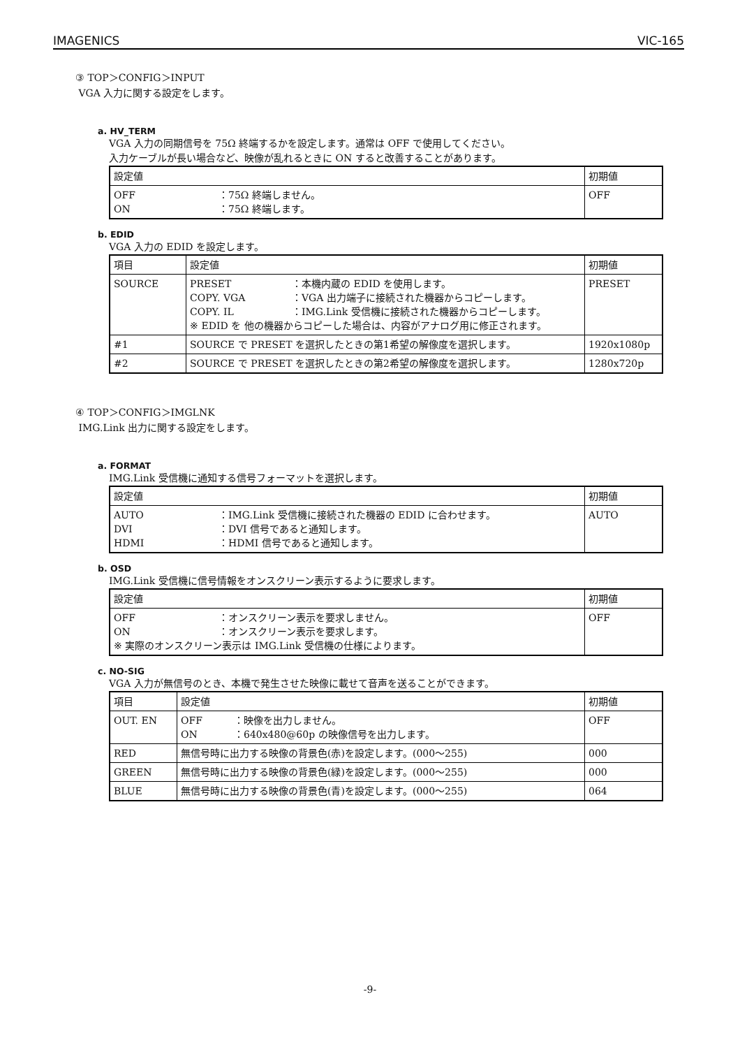IMAGENICS VIC-165
③ TOP＞CONFIG＞INPUT
VGA 入力に関する設定をします。
a. HV_TERM
VGA 入力の同期信号を 75Ω 終端するかを設定します。通常は OFF で使用してください。
入力ケーブルが長い場合など、映像が乱れるときに ON すると改善することがあります。
| 設定値 | 初期値 |
| OFF ：75Ω 終端しません。 ON ：75Ω 終端します。 | OFF |
b. EDID
VGA 入力の EDID を設定します。
| 項目 | 設定値 | 初期値 |
| SOURCE | PRESET ：本機内蔵の EDID を使用します。 COPY. VGA ：VGA 出力端子に接続された機器からコピーします。 COPY. IL ：IMG.Link 受信機に接続された機器からコピーします。 ※ EDID を 他の機器からコピーした場合は、内容がアナログ用に修正されます。 | PRESET |
| #1 | SOURCE で PRESET を選択したときの第1希望の解像度を選択します。 | 1920x1080p |
| #2 | SOURCE で PRESET を選択したときの第2希望の解像度を選択します。 | 1280x720p |
④ TOP＞CONFIG＞IMGLNK
IMG.Link 出力に関する設定をします。
a. FORMAT
IMG.Link 受信機に通知する信号フォーマットを選択します。
| 設定値 | 初期値 |
| AUTO ：IMG.Link 受信機に接続された機器の EDID に合わせます。 DVI ：DVI 信号であると通知します。 HDMI ：HDMI 信号であると通知します。 | AUTO |
b. OSD
IMG.Link 受信機に信号情報をオンスクリーン表示するように要求します。
| 設定値 | 初期値 |
| OFF ：オンスクリーン表示を要求しません。 ON ：オンスクリーン表示を要求します。 ※ 実際のオンスクリーン表示は IMG.Link 受信機の仕様によります。 | OFF |
c. NO-SIG
VGA 入力が無信号のとき、本機で発生させた映像に載せて音声を送ることができます。
| 項目 | 設定値 | 初期値 |
| OUT. EN | OFF ：映像を出力しません。 ON ：640x480@60p の映像信号を出力します。 | OFF |
| RED | 無信号時に出力する映像の背景色(赤)を設定します。(000～255) | 000 |
| GREEN | 無信号時に出力する映像の背景色(緑)を設定します。(000～255) | 000 |
| BLUE | 無信号時に出力する映像の背景色(青)を設定します。(000～255) | 064 |
-9-